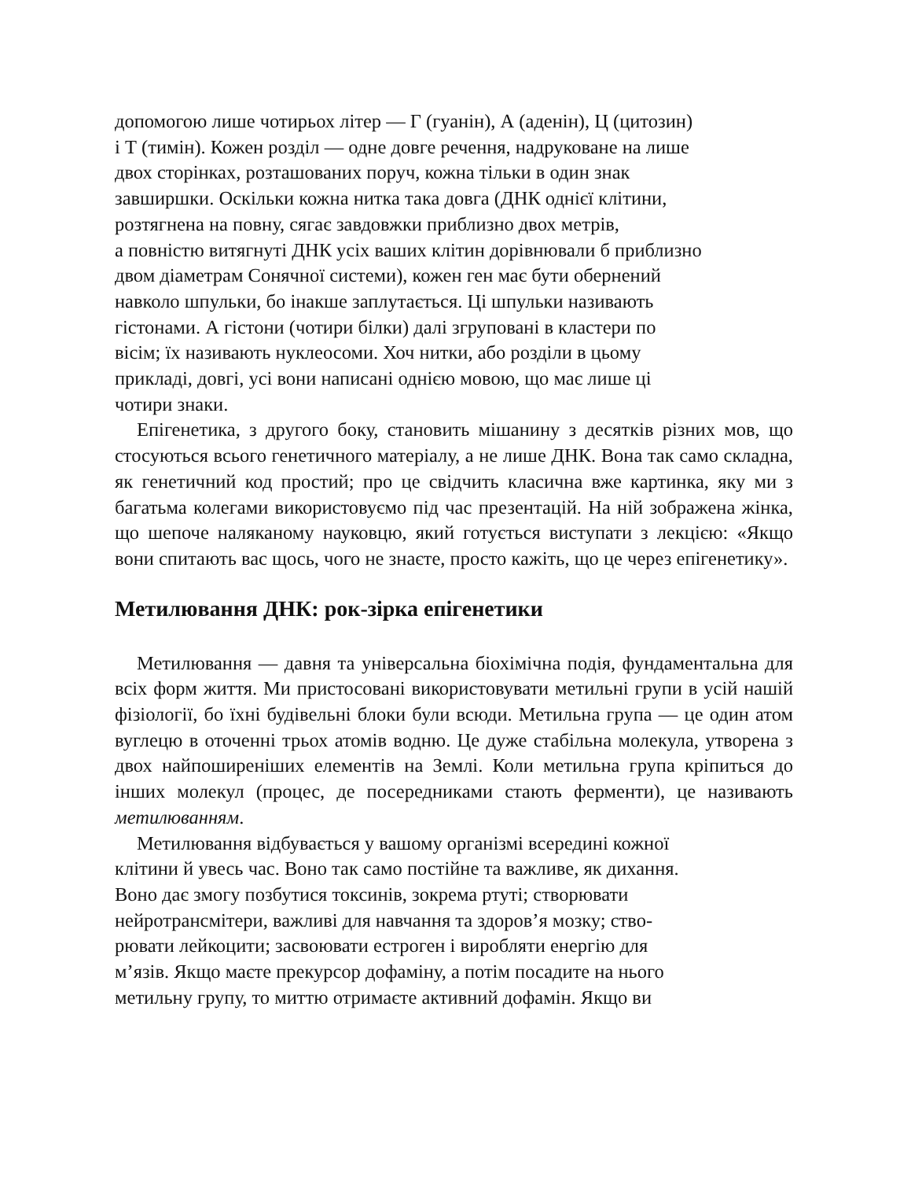допомогою лише чотирьох літер — Г (гуанін), А (аденін), Ц (цитозин)
і Т (тимін). Кожен розділ — одне довге речення, надруковане на лише
двох сторінках, розташованих поруч, кожна тільки в один знак
завширшки. Оскільки кожна нитка така довга (ДНК однієї клітини,
розтягнена на повну, сягає завдовжки приблизно двох метрів,
а повністю витягнуті ДНК усіх ваших клітин дорівнювали б приблизно
двом діаметрам Сонячної системи), кожен ген має бути обернений
навколо шпульки, бо інакше заплутається. Ці шпульки називають
гістонами. А гістони (чотири білки) далі згруповані в кластери по
вісім; їх називають нуклеосоми. Хоч нитки, або розділи в цьому
прикладі, довгі, усі вони написані однією мовою, що має лише ці
чотири знаки.
Епігенетика, з другого боку, становить мішанину з десятків різних мов, що стосуються всього генетичного матеріалу, а не лише ДНК. Вона так само складна, як генетичний код простий; про це свідчить класична вже картинка, яку ми з багатьма колегами використовуємо під час презентацій. На ній зображена жінка, що шепоче наляканому науковцю, який готується виступати з лекцією: «Якщо вони спитають вас щось, чого не знаєте, просто кажіть, що це через епігенетику».
Метилювання ДНК: рок-зірка епігенетики
Метилювання — давня та універсальна біохімічна подія, фундаментальна для всіх форм життя. Ми пристосовані використовувати метильні групи в усій нашій фізіології, бо їхні будівельні блоки були всюди. Метильна група — це один атом вуглецю в оточенні трьох атомів водню. Це дуже стабільна молекула, утворена з двох найпоширеніших елементів на Землі. Коли метильна група кріпиться до інших молекул (процес, де посередниками стають ферменти), це називають метилюванням.
Метилювання відбувається у вашому організмі всередині кожної
клітини й увесь час. Воно так само постійне та важливе, як дихання.
Воно дає змогу позбутися токсинів, зокрема ртуті; створювати
нейротрансмітери, важливі для навчання та здоров’я мозку; ство-
рювати лейкоцити; засвоювати естроген і виробляти енергію для
м’язів. Якщо маєте прекурсор дофаміну, а потім посадите на нього
метильну групу, то миттю отримаєте активний дофамін. Якщо ви